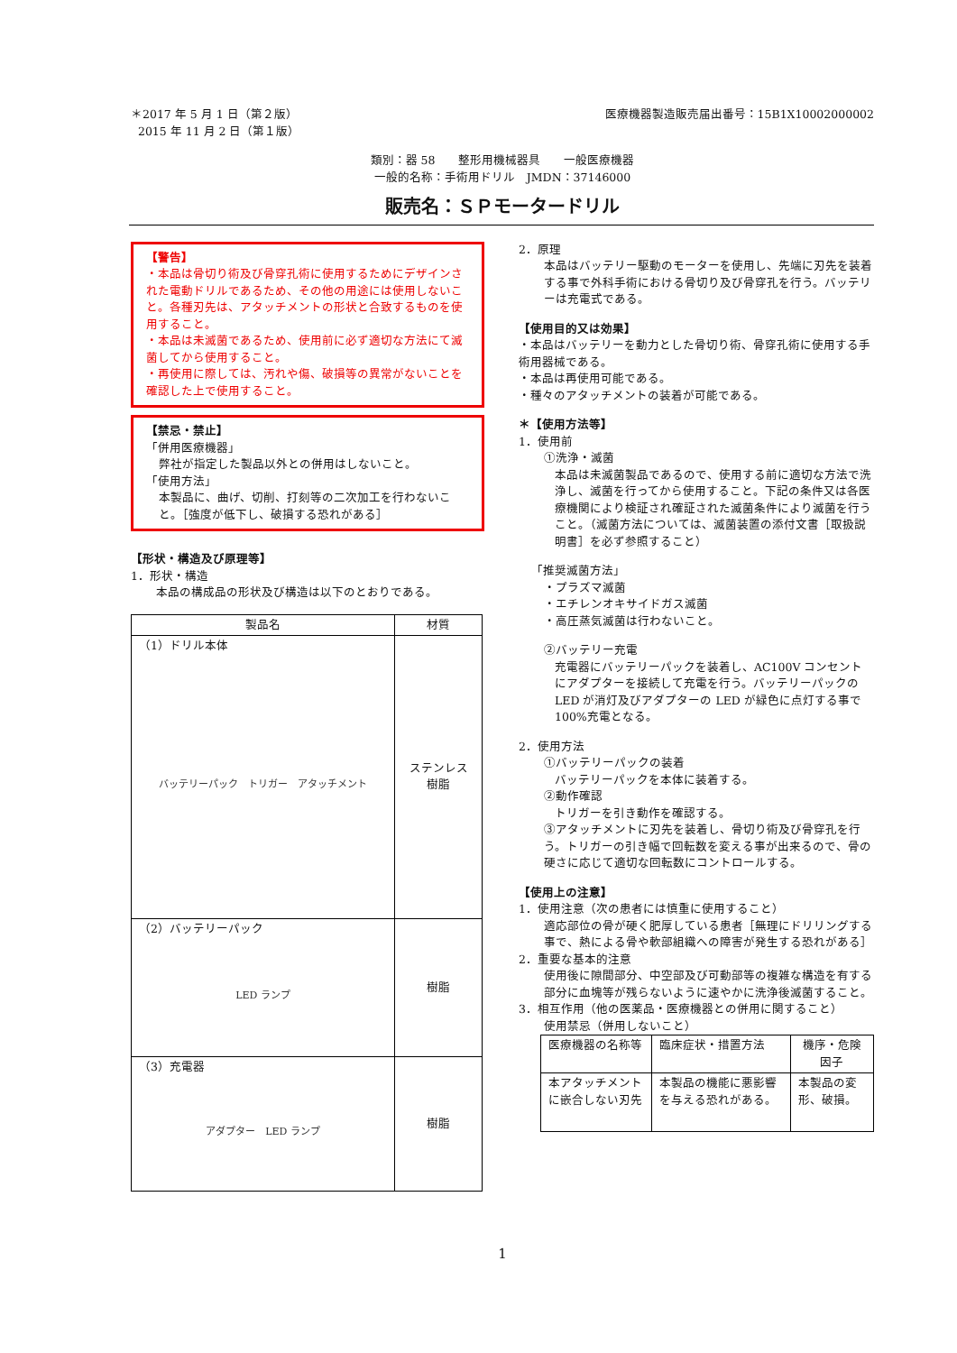＊2017 年 5 月 1 日（第２版）
2015 年 11 月 2 日（第１版）
医療機器製造販売届出番号：15B1X10002000002
類別：器 58　　整形用機械器具　　一般医療機器
一般的名称：手術用ドリル　JMDN：37146000
販売名：ＳＰモータードリル
【警告】
・本品は骨切り術及び骨穿孔術に使用するためにデザインされた電動ドリルであるため、その他の用途には使用しないこと。各種刃先は、アタッチメントの形状と合致するものを使用すること。
・本品は未滅菌であるため、使用前に必ず適切な方法にて滅菌してから使用すること。
・再使用に際しては、汚れや傷、破損等の異常がないことを確認した上で使用すること。
【禁忌・禁止】
「併用医療機器」
弊社が指定した製品以外との併用はしないこと。
「使用方法」
本製品に、曲げ、切削、打刻等の二次加工を行わないこと。［強度が低下し、破損する恐れがある］
【形状・構造及び原理等】
1．形状・構造
本品の構成品の形状及び構造は以下のとおりである。
| 製品名 | 材質 |
| --- | --- |
| （1）ドリル本体 バッテリーパック トリガー アタッチメント | ステンレス 樹脂 |
| （2）バッテリーパック LED ランプ | 樹脂 |
| （3）充電器 アダプター LED ランプ | 樹脂 |
2．原理
本品はバッテリー駆動のモーターを使用し、先端に刃先を装着する事で外科手術における骨切り及び骨穿孔を行う。バッテリーは充電式である。
【使用目的又は効果】
・本品はバッテリーを動力とした骨切り術、骨穿孔術に使用する手術用器械である。
・本品は再使用可能である。
・種々のアタッチメントの装着が可能である。
＊【使用方法等】
1．使用前
①洗浄・滅菌
本品は未滅菌製品であるので、使用する前に適切な方法で洗浄し、滅菌を行ってから使用すること。下記の条件又は各医療機関により検証され確証された滅菌条件により滅菌を行うこと。（滅菌方法については、滅菌装置の添付文書［取扱説明書］を必ず参照すること）
「推奨滅菌方法」
・プラズマ滅菌
・エチレンオキサイドガス滅菌
・高圧蒸気滅菌は行わないこと。
②バッテリー充電
充電器にバッテリーパックを装着し、AC100V コンセントにアダプターを接続して充電を行う。バッテリーパックの LED が消灯及びアダプターの LED が緑色に点灯する事で 100%充電となる。
2．使用方法
①バッテリーパックの装着
バッテリーパックを本体に装着する。
②動作確認
トリガーを引き動作を確認する。
③アタッチメントに刃先を装着し、骨切り術及び骨穿孔を行う。トリガーの引き幅で回転数を変える事が出来るので、骨の硬さに応じて適切な回転数にコントロールする。
【使用上の注意】
1．使用注意（次の患者には慎重に使用すること）
適応部位の骨が硬く肥厚している患者［無理にドリリングする事で、熱による骨や軟部組織への障害が発生する恐れがある］
2．重要な基本的注意
使用後に隙間部分、中空部及び可動部等の複雑な構造を有する部分に血塊等が残らないように速やかに洗浄後滅菌すること。
3．相互作用（他の医薬品・医療機器との併用に関すること）
使用禁忌（併用しないこと）
| 医療機器の名称等 | 臨床症状・措置方法 | 機序・危険因子 |
| --- | --- | --- |
| 本アタッチメントに嵌合しない刃先 | 本製品の機能に悪影響を与える恐れがある。 | 本製品の変形、破損。 |
1